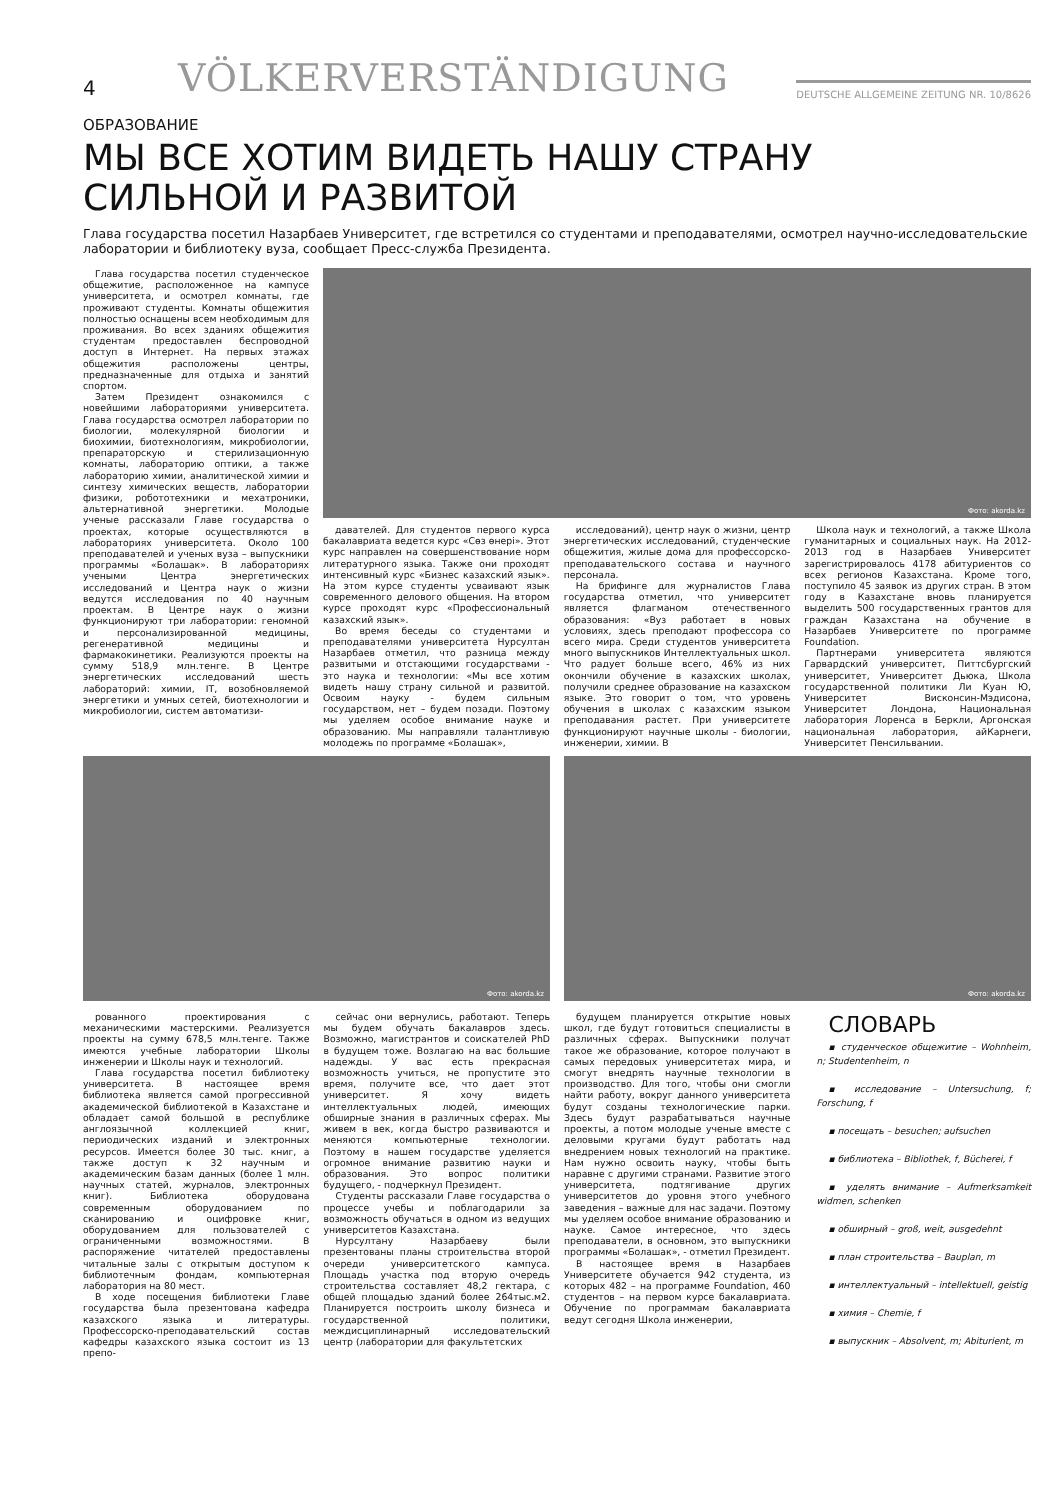4
VÖLKERVERSTÄNDIGUNG
DEUTSCHE ALLGEMEINE ZEITUNG NR. 10/8626
ОБРАЗОВАНИЕ
МЫ ВСЕ ХОТИМ ВИДЕТЬ НАШУ СТРАНУ
СИЛЬНОЙ И РАЗВИТОЙ
Глава государства посетил Назарбаев Университет, где встретился со студентами и преподавателями, осмотрел научно-исследовательские лаборатории и библиотеку вуза, сообщает Пресс-служба Президента.
Глава государства посетил студенческое общежитие, расположенное на кампусе университета, и осмотрел комнаты, где проживают студенты. Комнаты общежития полностью оснащены всем необходимым для проживания. Во всех зданиях общежития студентам предоставлен беспроводной доступ в Интернет. На первых этажах общежития расположены центры, предназначенные для отдыха и занятий спортом.
Затем Президент ознакомился с новейшими лабораториями университета. Глава государства осмотрел лаборатории по биологии, молекулярной биологии и биохимии, биотехнологиям, микробиологии, препараторскую и стерилизационную комнаты, лабораторию оптики, а также лабораторию химии, аналитической химии и синтезу химических веществ, лаборатории физики, робототехники и мехатроники, альтернативной энергетики. Молодые ученые рассказали Главе государства о проектах, которые осуществляются в лабораториях университета. Около 100 преподавателей и ученых вуза – выпускники программы «Болашак». В лабораториях учеными Центра энергетических исследований и Центра наук о жизни ведутся исследования по 40 научным проектам. В Центре наук о жизни функционируют три лаборатории: геномной и персонализированной медицины, регенеративной медицины и фармакокинетики. Реализуются проекты на сумму 518,9 млн.тенге. В Центре энергетических исследований шесть лабораторий: химии, IT, возобновляемой энергетики и умных сетей, биотехнологии и микробиологии, систем автоматизи-
Фото: akorda.kz
давателей. Для студентов первого курса бакалавриата ведется курс «Сөз өнері». Этот курс направлен на совершенствование норм литературного языка. Также они проходят интенсивный курс «Бизнес казахский язык». На этом курсе студенты усваивают язык современного делового общения. На втором курсе проходят курс «Профессиональный казахский язык».
Во время беседы со студентами и преподавателями университета Нурсултан Назарбаев отметил, что разница между развитыми и отстающими государствами - это наука и технологии: «Мы все хотим видеть нашу страну сильной и развитой. Освоим науку - будем сильным государством, нет – будем позади. Поэтому мы уделяем особое внимание науке и образованию. Мы направляли талантливую молодежь по программе «Болашак»,
исследований), центр наук о жизни, центр энергетических исследований, студенческие общежития, жилые дома для профессорско-преподавательского состава и научного персонала.
На брифинге для журналистов Глава государства отметил, что университет является флагманом отечественного образования: «Вуз работает в новых условиях, здесь преподают профессора со всего мира. Среди студентов университета много выпускников Интеллектуальных школ. Что радует больше всего, 46% из них окончили обучение в казахских школах, получили среднее образование на казахском языке. Это говорит о том, что уровень обучения в школах с казахским языком преподавания растет. При университете функционируют научные школы - биологии, инженерии, химии. В
Школа наук и технологий, а также Школа гуманитарных и социальных наук. На 2012-2013 год в Назарбаев Университет зарегистрировалось 4178 абитуриентов со всех регионов Казахстана. Кроме того, поступило 45 заявок из других стран. В этом году в Казахстане вновь планируется выделить 500 государственных грантов для граждан Казахстана на обучение в Назарбаев Университете по программе Foundation.
Партнерами университета являются Гарвардский университет, Питтсбургский университет, Университет Дьюка, Школа государственной политики Ли Куан Ю, Университет Висконсин-Мэдисона, Университет Лондона, Национальная лаборатория Лоренса в Беркли, Аргонская национальная лаборатория, айКарнеги, Университет Пенсильвании.
Фото: akorda.kz
Фото: akorda.kz
рованного проектирования с механическими мастерскими. Реализуется проекты на сумму 678,5 млн.тенге. Также имеются учебные лаборатории Школы инженерии и Школы наук и технологий.
Глава государства посетил библиотеку университета. В настоящее время библиотека является самой прогрессивной академической библиотекой в Казахстане и обладает самой большой в республике англоязычной коллекцией книг, периодических изданий и электронных ресурсов. Имеется более 30 тыс. книг, а также доступ к 32 научным и академическим базам данных (более 1 млн. научных статей, журналов, электронных книг). Библиотека оборудована современным оборудованием по сканированию и оцифровке книг, оборудованием для пользователей с ограниченными возможностями. В распоряжение читателей предоставлены читальные залы с открытым доступом к библиотечным фондам, компьютерная лаборатория на 80 мест.
В ходе посещения библиотеки Главе государства была презентована кафедра казахского языка и литературы. Профессорско-преподавательский состав кафедры казахского языка состоит из 13 препо-
сейчас они вернулись, работают. Теперь мы будем обучать бакалавров здесь. Возможно, магистрантов и соискателей PhD в будущем тоже. Возлагаю на вас большие надежды. У вас есть прекрасная возможность учиться, не пропустите это время, получите все, что дает этот университет. Я хочу видеть интеллектуальных людей, имеющих обширные знания в различных сферах. Мы живем в век, когда быстро развиваются и меняются компьютерные технологии. Поэтому в нашем государстве уделяется огромное внимание развитию науки и образования. Это вопрос политики будущего, - подчеркнул Президент.
Студенты рассказали Главе государства о процессе учебы и поблагодарили за возможность обучаться в одном из ведущих университетов Казахстана.
Нурсултану Назарбаеву были презентованы планы строительства второй очереди университетского кампуса. Площадь участка под вторую очередь строительства составляет 48,2 гектара, с общей площадью зданий более 264тыс.м2. Планируется построить школу бизнеса и государственной политики, междисциплинарный исследовательский центр (лаборатории для факультетских
будущем планируется открытие новых школ, где будут готовиться специалисты в различных сферах. Выпускники получат такое же образование, которое получают в самых передовых университетах мира, и смогут внедрять научные технологии в производство. Для того, чтобы они смогли найти работу, вокруг данного университета будут созданы технологические парки. Здесь будут разрабатываться научные проекты, а потом молодые ученые вместе с деловыми кругами будут работать над внедрением новых технологий на практике. Нам нужно освоить науку, чтобы быть наравне с другими странами. Развитие этого университета, подтягивание других университетов до уровня этого учебного заведения – важные для нас задачи. Поэтому мы уделяем особое внимание образованию и науке. Самое интересное, что здесь преподаватели, в основном, это выпускники программы «Болашак», - отметил Президент.
В настоящее время в Назарбаев Университете обучается 942 студента, из которых 482 – на программе Foundation, 460 студентов – на первом курсе бакалавриата. Обучение по программам бакалавриата ведут сегодня Школа инженерии,
СЛОВАРЬ
▪ студенческое общежитие – Wohnheim, n; Studentenheim, n
▪ исследование – Untersuchung, f; Forschung, f
▪ посещать – besuchen; aufsuchen
▪ библиотека – Bibliothek, f, Bücherei, f
▪ уделять внимание – Aufmerksamkeit widmen, schenken
▪ обширный – groß, weit, ausgedehnt
▪ план строительства – Bauplan, m
▪ интеллектуальный – intellektuell, geistig
▪ химия – Chemie, f
▪ выпускник – Absolvent, m; Abiturient, m